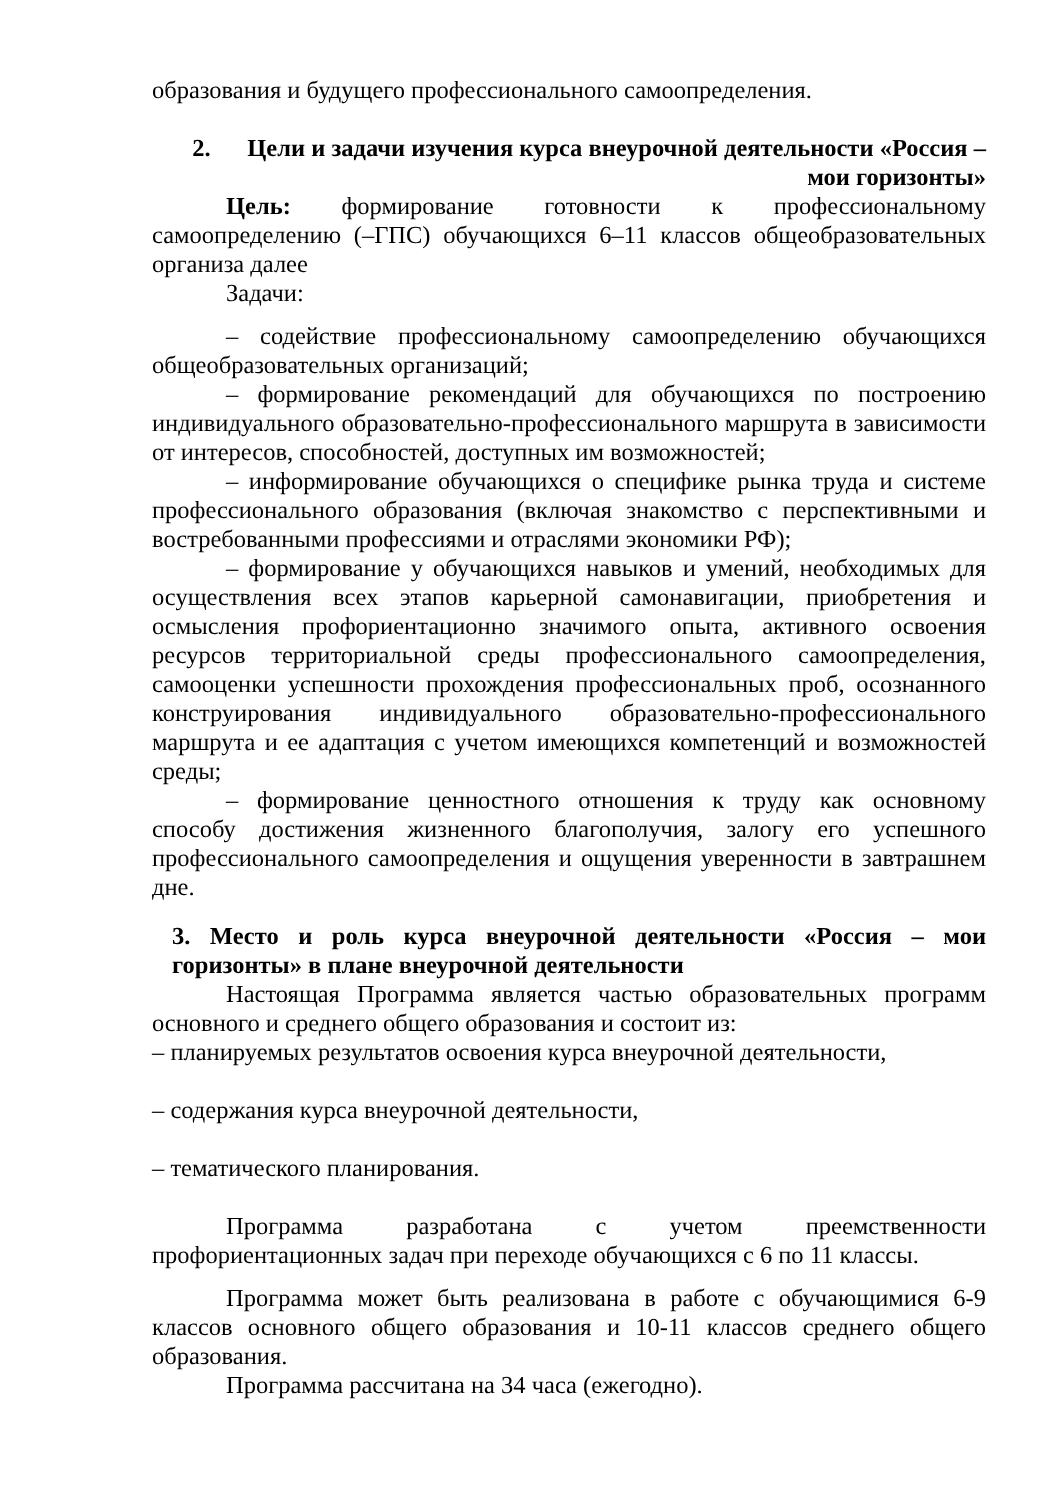образования и будущего профессионального самоопределения.
2. Цели и задачи изучения курса внеурочной деятельности «Россия – мои горизонты»
Цель: формирование готовности к профессиональному самоопределению (–ГПС) обучающихся 6–11 классов общеобразовательных организа далее
Задачи:
– содействие профессиональному самоопределению обучающихся общеобразовательных организаций;
– формирование рекомендаций для обучающихся по построению индивидуального образовательно-профессионального маршрута в зависимости от интересов, способностей, доступных им возможностей;
– информирование обучающихся о специфике рынка труда и системе профессионального образования (включая знакомство с перспективными и востребованными профессиями и отраслями экономики РФ);
– формирование у обучающихся навыков и умений, необходимых для осуществления всех этапов карьерной самонавигации, приобретения и осмысления профориентационно значимого опыта, активного освоения ресурсов территориальной среды профессионального самоопределения, самооценки успешности прохождения профессиональных проб, осознанного конструирования индивидуального образовательно-профессионального маршрута и ее адаптация с учетом имеющихся компетенций и возможностей среды;
– формирование ценностного отношения к труду как основному способу достижения жизненного благополучия, залогу его успешного профессионального самоопределения и ощущения уверенности в завтрашнем дне.
3. Место и роль курса внеурочной деятельности «Россия – мои горизонты» в плане внеурочной деятельности
Настоящая Программа является частью образовательных программ основного и среднего общего образования и состоит из:
– планируемых результатов освоения курса внеурочной деятельности,
– содержания курса внеурочной деятельности,
– тематического планирования.
Программа разработана с учетом преемственности профориентационных задач при переходе обучающихся с 6 по 11 классы.
Программа может быть реализована в работе с обучающимися 6-9 классов основного общего образования и 10-11 классов среднего общего образования.
Программа рассчитана на 34 часа (ежегодно).